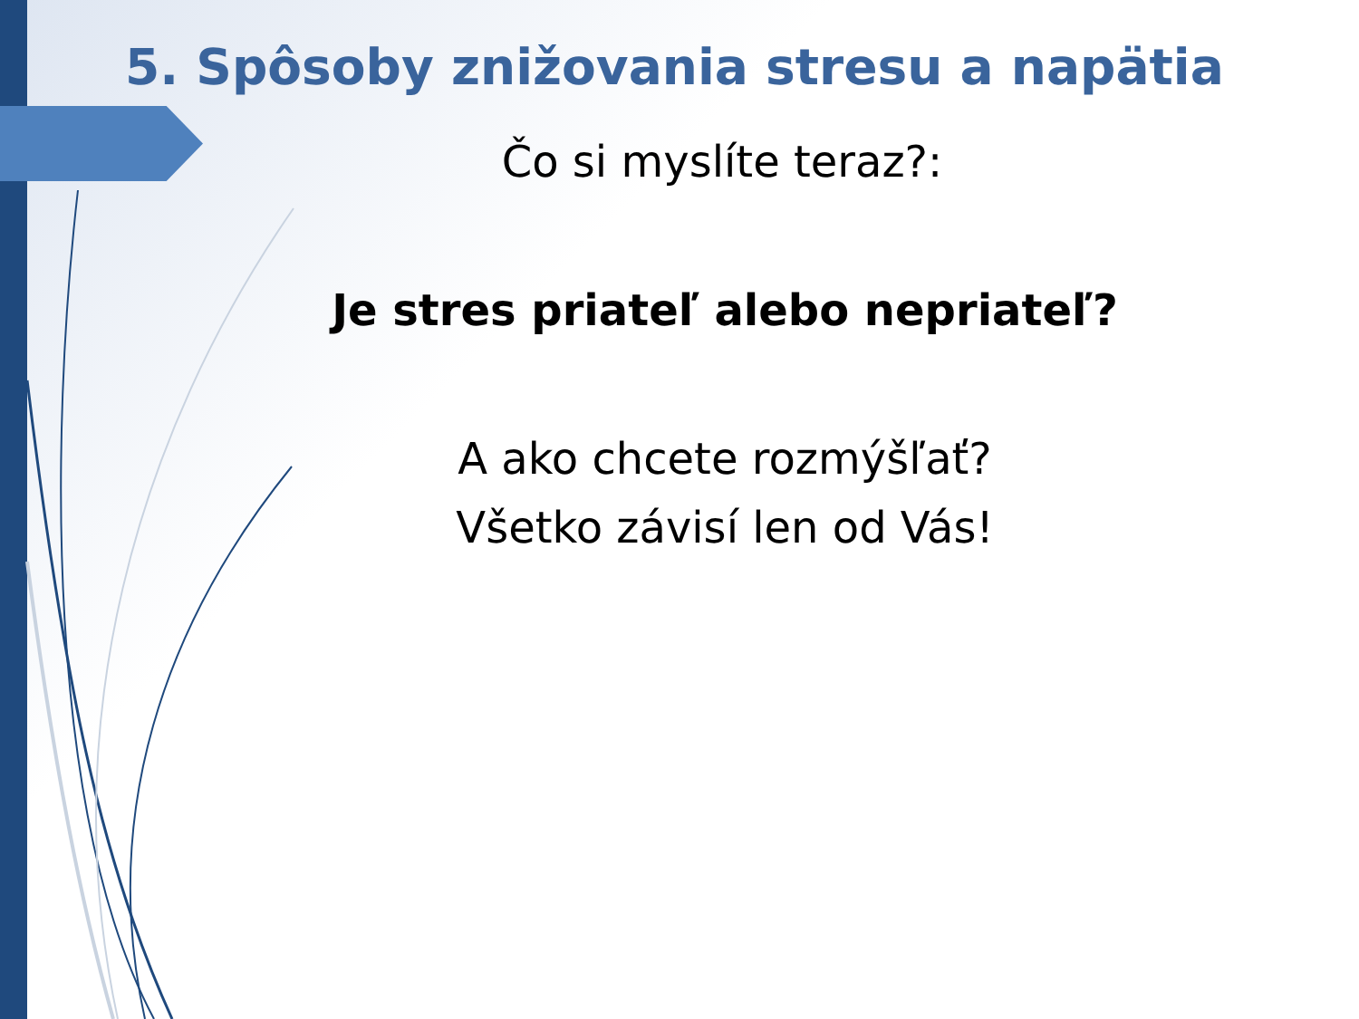5. Spôsoby znižovania stresu a napätia
Čo si myslíte teraz?:
Je stres priateľ alebo nepriateľ?
A ako chcete rozmýšľať?
Všetko závisí len od Vás!